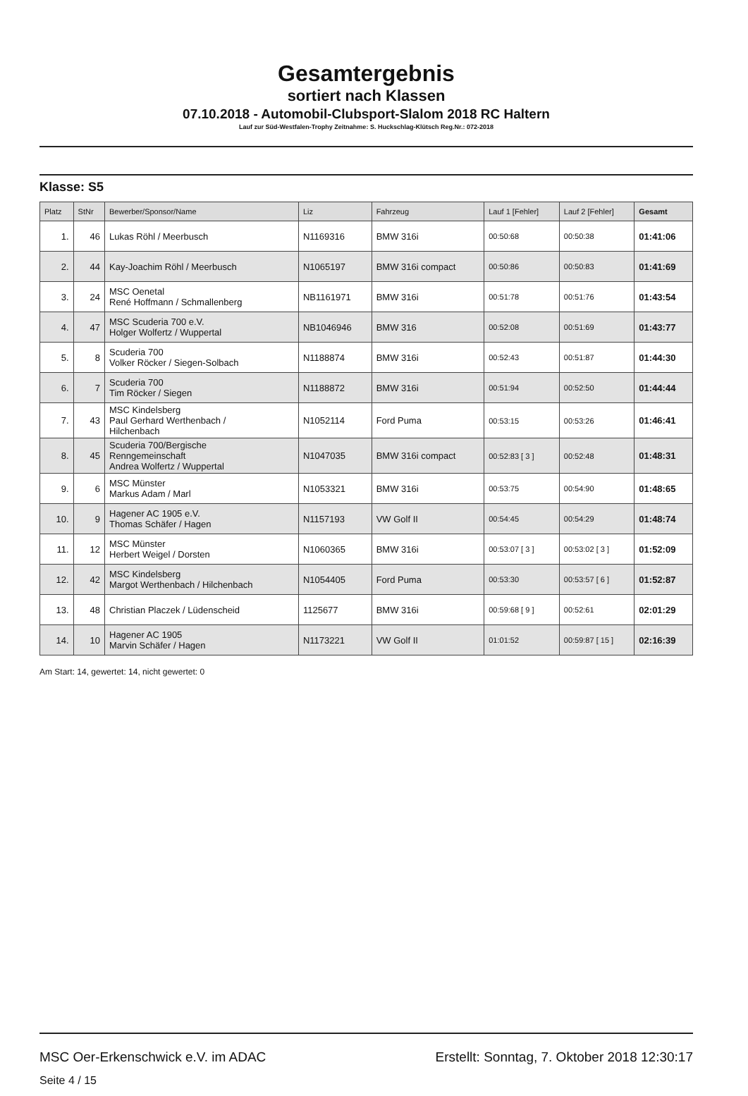Gesamtergebnis
sortiert nach Klassen
07.10.2018 - Automobil-Clubsport-Slalom 2018 RC Haltern
Lauf zur Süd-Westfalen-Trophy Zeitnahme: S. Huckschlag-Klütsch Reg.Nr.: 072-2018
Klasse: S5
| Platz | StNr | Bewerber/Sponsor/Name | Liz | Fahrzeug | Lauf 1 [Fehler] | Lauf 2 [Fehler] | Gesamt |
| --- | --- | --- | --- | --- | --- | --- | --- |
| 1. | 46 | Lukas Röhl / Meerbusch | N1169316 | BMW 316i | 00:50:68 | 00:50:38 | 01:41:06 |
| 2. | 44 | Kay-Joachim Röhl / Meerbusch | N1065197 | BMW 316i compact | 00:50:86 | 00:50:83 | 01:41:69 |
| 3. | 24 | MSC Oenetal René Hoffmann / Schmallenberg | NB1161971 | BMW 316i | 00:51:78 | 00:51:76 | 01:43:54 |
| 4. | 47 | MSC Scuderia 700 e.V. Holger Wolfertz / Wuppertal | NB1046946 | BMW 316 | 00:52:08 | 00:51:69 | 01:43:77 |
| 5. | 8 | Scuderia 700 Volker Röcker / Siegen-Solbach | N1188874 | BMW 316i | 00:52:43 | 00:51:87 | 01:44:30 |
| 6. | 7 | Scuderia 700 Tim Röcker / Siegen | N1188872 | BMW 316i | 00:51:94 | 00:52:50 | 01:44:44 |
| 7. | 43 | MSC Kindelsberg Paul Gerhard Werthenbach / Hilchenbach | N1052114 | Ford Puma | 00:53:15 | 00:53:26 | 01:46:41 |
| 8. | 45 | Scuderia 700/Bergische Renngemeinschaft Andrea Wolfertz / Wuppertal | N1047035 | BMW 316i compact | 00:52:83 [ 3 ] | 00:52:48 | 01:48:31 |
| 9. | 6 | MSC Münster Markus Adam / Marl | N1053321 | BMW 316i | 00:53:75 | 00:54:90 | 01:48:65 |
| 10. | 9 | Hagener AC 1905 e.V. Thomas Schäfer / Hagen | N1157193 | VW Golf II | 00:54:45 | 00:54:29 | 01:48:74 |
| 11. | 12 | MSC Münster Herbert Weigel / Dorsten | N1060365 | BMW 316i | 00:53:07 [ 3 ] | 00:53:02 [ 3 ] | 01:52:09 |
| 12. | 42 | MSC Kindelsberg Margot Werthenbach / Hilchenbach | N1054405 | Ford Puma | 00:53:30 | 00:53:57 [ 6 ] | 01:52:87 |
| 13. | 48 | Christian Placzek / Lüdenscheid | 1125677 | BMW 316i | 00:59:68 [ 9 ] | 00:52:61 | 02:01:29 |
| 14. | 10 | Hagener AC 1905 Marvin Schäfer / Hagen | N1173221 | VW Golf II | 01:01:52 | 00:59:87 [ 15 ] | 02:16:39 |
Am Start: 14, gewertet: 14, nicht gewertet: 0
MSC Oer-Erkenschwick e.V. im ADAC
Seite 4 / 15
Erstellt: Sonntag, 7. Oktober 2018 12:30:17